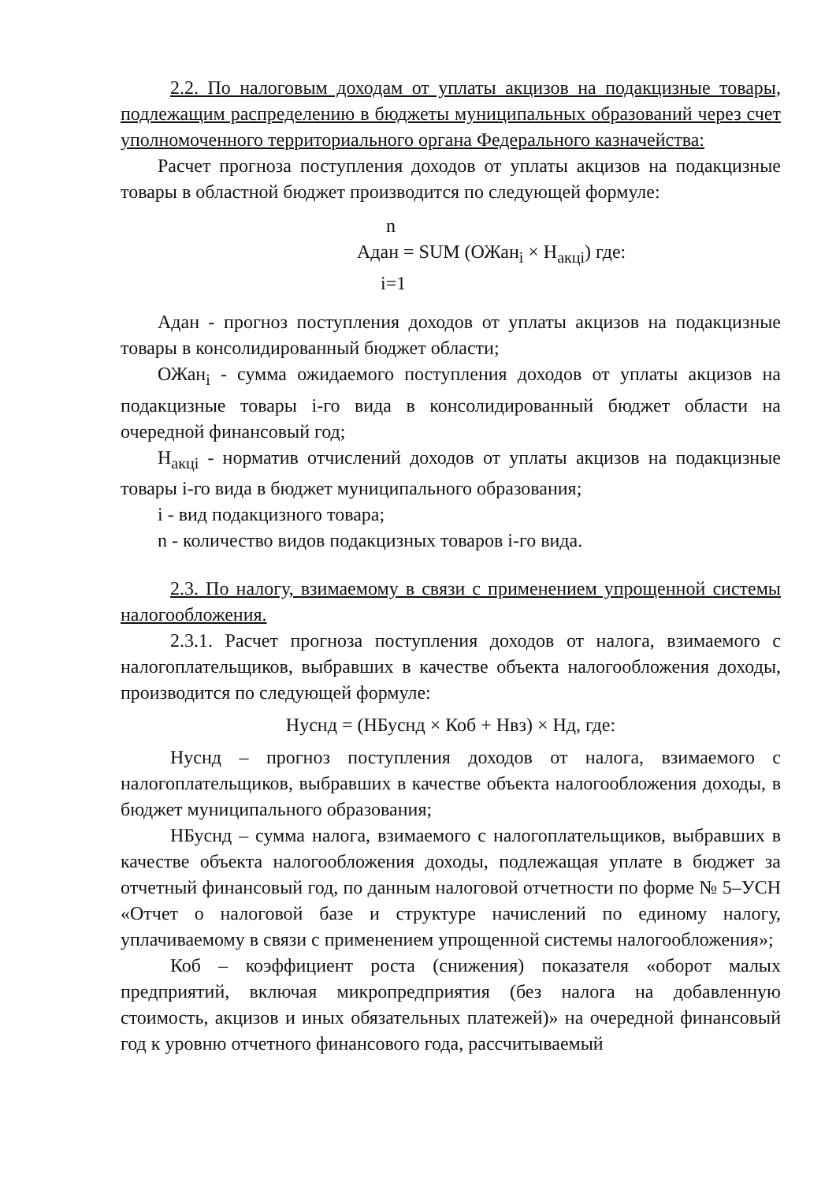2.2. По налоговым доходам от уплаты акцизов на подакцизные товары, подлежащим распределению в бюджеты муниципальных образований через счет уполномоченного территориального органа Федерального казначейства:
Расчет прогноза поступления доходов от уплаты акцизов на подакцизные товары в областной бюджет производится по следующей формуле:
n
Адан = SUM (ОЖан<sub>i</sub> × Н<sub>акцi</sub>) где:
i=1
Адан - прогноз поступления доходов от уплаты акцизов на подакцизные товары в консолидированный бюджет области;
ОЖан<sub>i</sub> - сумма ожидаемого поступления доходов от уплаты акцизов на подакцизные товары i-го вида в консолидированный бюджет области на очередной финансовый год;
Н<sub>акцi</sub> - норматив отчислений доходов от уплаты акцизов на подакцизные товары i-го вида в бюджет муниципального образования;
i - вид подакцизного товара;
n - количество видов подакцизных товаров i-го вида.
2.3. По налогу, взимаемому в связи с применением упрощенной системы налогообложения.
2.3.1. Расчет прогноза поступления доходов от налога, взимаемого с налогоплательщиков, выбравших в качестве объекта налогообложения доходы, производится по следующей формуле:
Нуснд = (НБуснд × Коб + Нвз) × Нд, где:
Нуснд – прогноз поступления доходов от налога, взимаемого с налогоплательщиков, выбравших в качестве объекта налогообложения доходы, в бюджет муниципального образования;
НБуснд – сумма налога, взимаемого с налогоплательщиков, выбравших в качестве объекта налогообложения доходы, подлежащая уплате в бюджет за отчетный финансовый год, по данным налоговой отчетности по форме № 5–УСН «Отчет о налоговой базе и структуре начислений по единому налогу, уплачиваемому в связи с применением упрощенной системы налогообложения»;
Коб – коэффициент роста (снижения) показателя «оборот малых предприятий, включая микропредприятия (без налога на добавленную стоимость, акцизов и иных обязательных платежей)» на очередной финансовый год к уровню отчетного финансового года, рассчитываемый